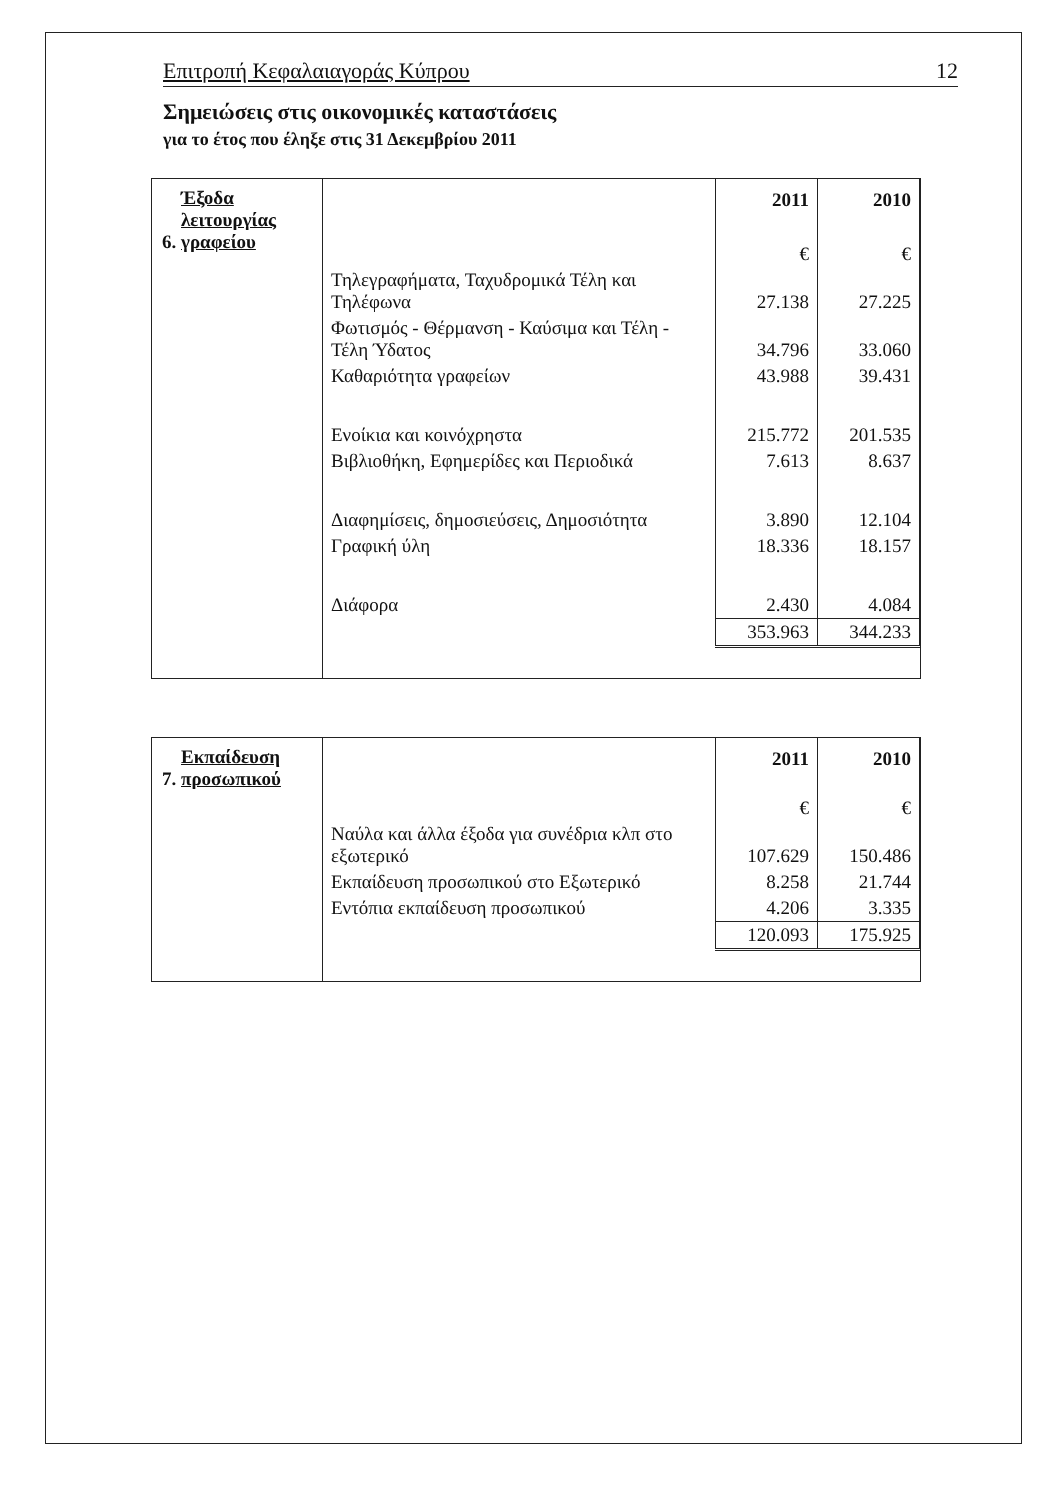Επιτροπή Κεφαλαιαγοράς Κύπρου 12
Σημειώσεις στις οικονομικές καταστάσεις
για το έτος που έληξε στις 31 Δεκεμβρίου 2011
| 6. Έξοδα λειτουργίας γραφείου | / / 2011 / 2010 / / / € / € / / Τηλεγραφήματα, Ταχυδρομικά Τέλη και Τηλέφωνα / 27.138 / 27.225 / / Φωτισμός - Θέρμανση - Καύσιμα και Τέλη - Τέλη Ύδατος / 34.796 / 33.060 / / Καθαριότητα γραφείων / 43.988 / 39.431 / / Ενοίκια και κοινόχρηστα / 215.772 / 201.535 / / Βιβλιοθήκη, Εφημερίδες και Περιοδικά / 7.613 / 8.637 / / Διαφημίσεις, δημοσιεύσεις, Δημοσιότητα / 3.890 / 12.104 / / Γραφική ύλη / 18.336 / 18.157 / / Διάφορα / 2.430 / 4.084 / / / 353.963 / 344.233 / |
| 7. Εκπαίδευση προσωπικού | / / 2011 / 2010 / / / € / € / / Ναύλα και άλλα έξοδα για συνέδρια κλπ στο εξωτερικό / 107.629 / 150.486 / / Εκπαίδευση προσωπικού στο Εξωτερικό / 8.258 / 21.744 / / Εντόπια εκπαίδευση προσωπικού / 4.206 / 3.335 / / / 120.093 / 175.925 / |